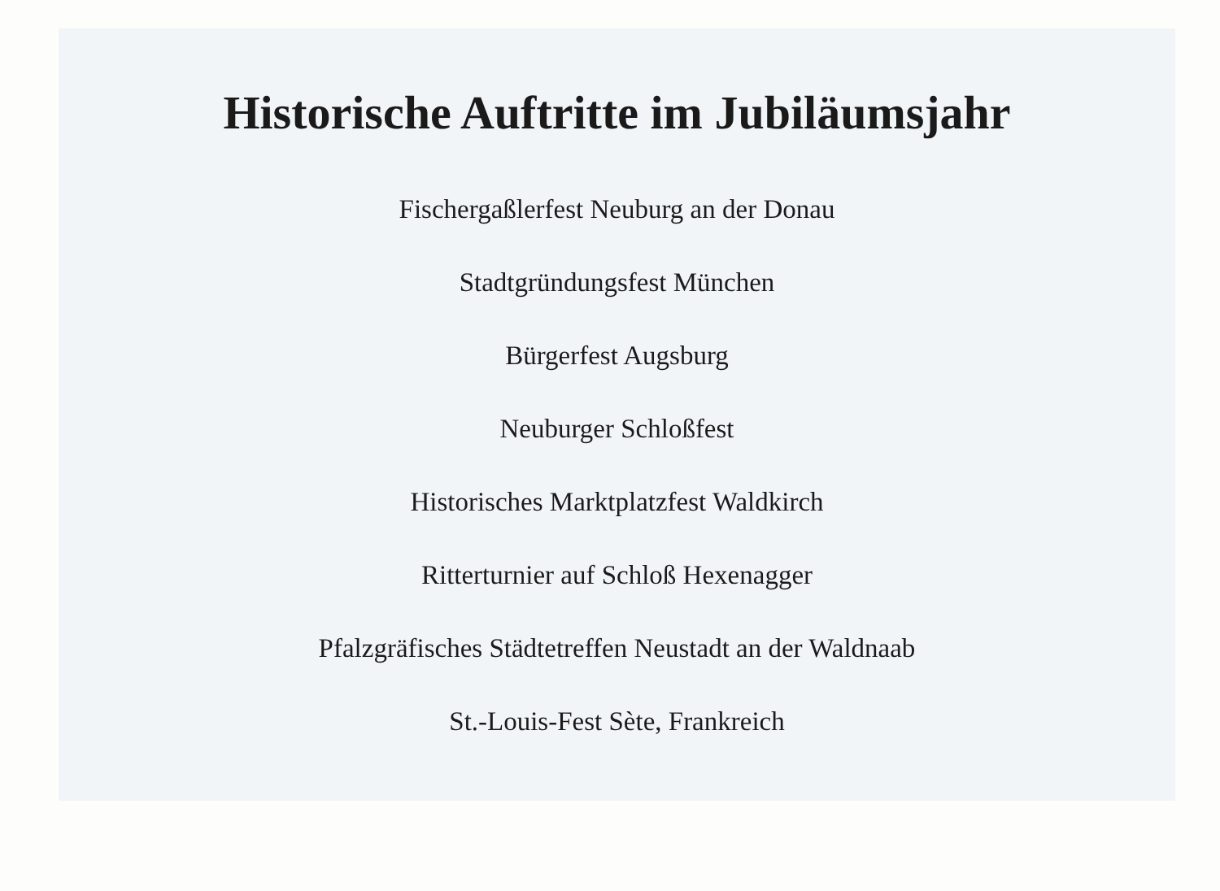Historische Auftritte im Jubiläumsjahr
Fischergaßlerfest Neuburg an der Donau
Stadtgründungsfest München
Bürgerfest Augsburg
Neuburger Schloßfest
Historisches Marktplatzfest Waldkirch
Ritterturnier auf Schloß Hexenagger
Pfalzgräfisches Städtetreffen Neustadt an der Waldnaab
St.-Louis-Fest Sète, Frankreich